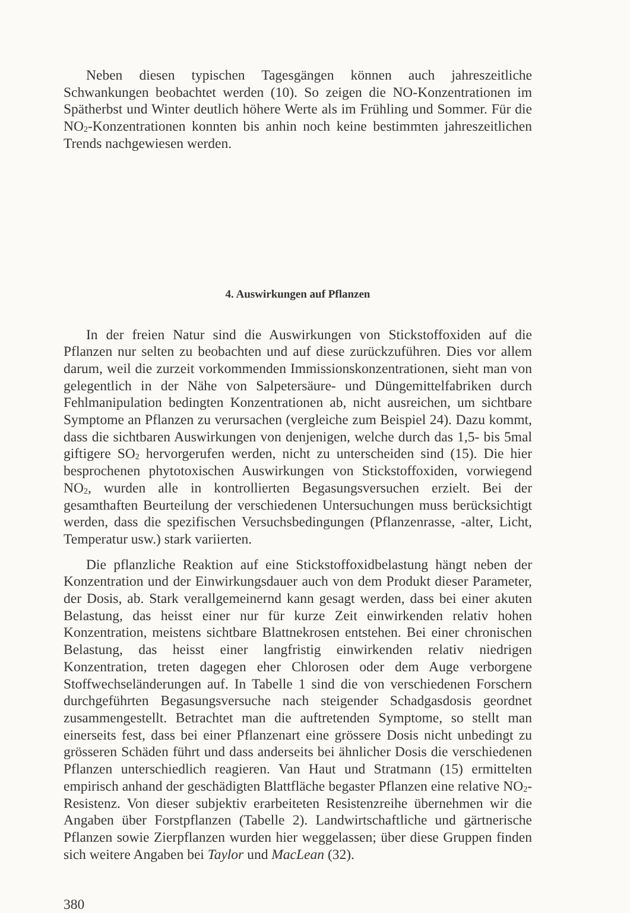Neben diesen typischen Tagesgängen können auch jahreszeitliche Schwankungen beobachtet werden (10). So zeigen die NO-Konzentrationen im Spätherbst und Winter deutlich höhere Werte als im Frühling und Sommer. Für die NO<sub>2</sub>-Konzentrationen konnten bis anhin noch keine bestimmten jahreszeitlichen Trends nachgewiesen werden.
4. Auswirkungen auf Pflanzen
In der freien Natur sind die Auswirkungen von Stickstoffoxiden auf die Pflanzen nur selten zu beobachten und auf diese zurückzuführen. Dies vor allem darum, weil die zurzeit vorkommenden Immissionskonzentrationen, sieht man von gelegentlich in der Nähe von Salpetersäure- und Düngemittelfabriken durch Fehlmanipulation bedingten Konzentrationen ab, nicht ausreichen, um sichtbare Symptome an Pflanzen zu verursachen (vergleiche zum Beispiel 24). Dazu kommt, dass die sichtbaren Auswirkungen von denjenigen, welche durch das 1,5- bis 5mal giftigere SO<sub>2</sub> hervorgerufen werden, nicht zu unterscheiden sind (15). Die hier besprochenen phytotoxischen Auswirkungen von Stickstoffoxiden, vorwiegend NO<sub>2</sub>, wurden alle in kontrollierten Begasungsversuchen erzielt. Bei der gesamthaften Beurteilung der verschiedenen Untersuchungen muss berücksichtigt werden, dass die spezifischen Versuchsbedingungen (Pflanzenrasse, -alter, Licht, Temperatur usw.) stark variierten.
Die pflanzliche Reaktion auf eine Stickstoffoxidbelastung hängt neben der Konzentration und der Einwirkungsdauer auch von dem Produkt dieser Parameter, der Dosis, ab. Stark verallgemeinernd kann gesagt werden, dass bei einer akuten Belastung, das heisst einer nur für kurze Zeit einwirkenden relativ hohen Konzentration, meistens sichtbare Blattnekrosen entstehen. Bei einer chronischen Belastung, das heisst einer langfristig einwirkenden relativ niedrigen Konzentration, treten dagegen eher Chlorosen oder dem Auge verborgene Stoffwechseländerungen auf. In Tabelle 1 sind die von verschiedenen Forschern durchgeführten Begasungsversuche nach steigender Schadgasdosis geordnet zusammengestellt. Betrachtet man die auftretenden Symptome, so stellt man einerseits fest, dass bei einer Pflanzenart eine grössere Dosis nicht unbedingt zu grösseren Schäden führt und dass anderseits bei ähnlicher Dosis die verschiedenen Pflanzen unterschiedlich reagieren. Van Haut und Stratmann (15) ermittelten empirisch anhand der geschädigten Blattfläche begaster Pflanzen eine relative NO<sub>2</sub>-Resistenz. Von dieser subjektiv erarbeiteten Resistenzreihe übernehmen wir die Angaben über Forstpflanzen (Tabelle 2). Landwirtschaftliche und gärtnerische Pflanzen sowie Zierpflanzen wurden hier weggelassen; über diese Gruppen finden sich weitere Angaben bei Taylor und MacLean (32).
380